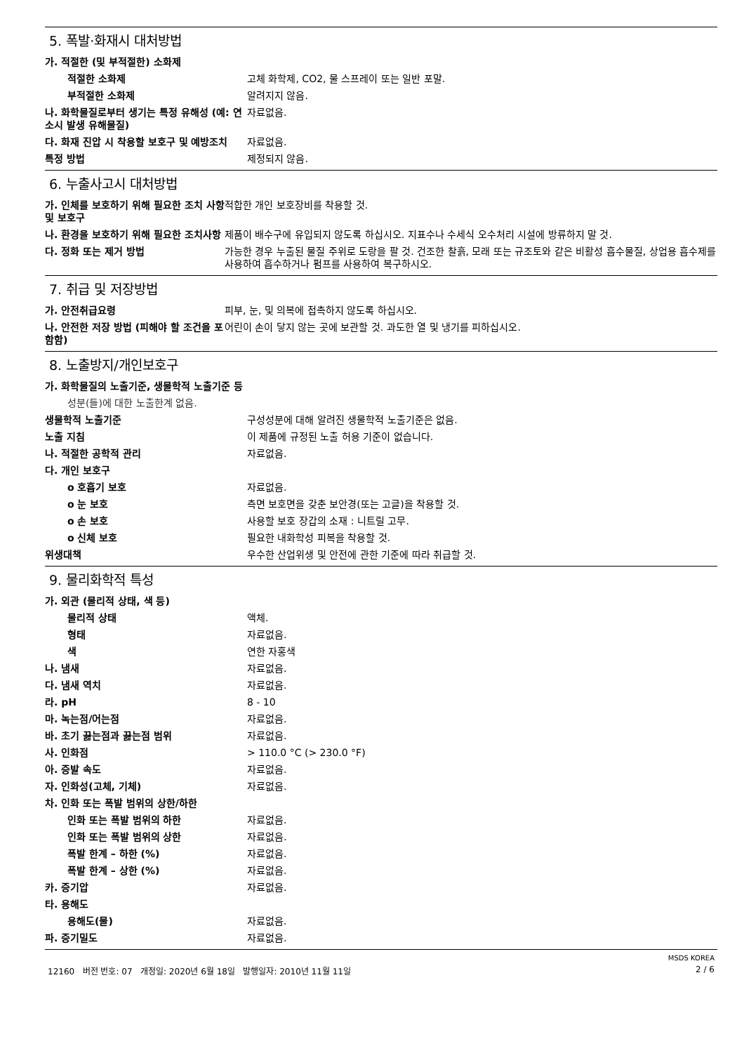5. 폭발·화재시 대처방법
| 가. 적절한 (및 부적절한) 소화제 | |
| 적절한 소화제 | 고체 화학제, CO2, 물 스프레이 또는 일반 포말. |
| 부적절한 소화제 | 알려지지 않음. |
| 나. 화학물질로부터 생기는 특정 유해성 (예: 연소시 발생 유해물질) | 자료없음. |
| 다. 화재 진압 시 착용할 보호구 및 예방조치 | 자료없음. |
| 특정 방법 | 제정되지 않음. |
6. 누출사고시 대처방법
| 가. 인체를 보호하기 위해 필요한 조치 사항 및 보호구 | 적합한 개인 보호장비를 착용할 것. |
| 나. 환경을 보호하기 위해 필요한 조치사항 | 제품이 배수구에 유입되지 않도록 하십시오. 지표수나 수세식 오수처리 시설에 방류하지 말 것. |
| 다. 정화 또는 제거 방법 | 가능한 경우 누출된 물질 주위로 도랑을 팔 것. 건조한 찰흙, 모래 또는 규조토와 같은 비활성 흡수물질, 상업용 흡수제를 사용하여 흡수하거나 펌프를 사용하여 복구하시오. |
7. 취급 및 저장방법
| 가. 안전취급요령 | 피부, 눈, 및 의복에 접촉하지 않도록 하십시오. |
| 나. 안전한 저장 방법 (피해야 할 조건을 포함함) | 어린이 손이 닿지 않는 곳에 보관할 것. 과도한 열 및 냉기를 피하십시오. |
8. 노출방지/개인보호구
| 가. 화학물질의 노출기준, 생물학적 노출기준 등 | |
| 성분(들)에 대한 노출한계 없음. | |
| 생물학적 노출기준 | 구성성분에 대해 알려진 생물학적 노출기준은 없음. |
| 노출 지침 | 이 제품에 규정된 노출 허용 기준이 없습니다. |
| 나. 적절한 공학적 관리 | 자료없음. |
| 다. 개인 보호구 | |
| o 호흡기 보호 | 자료없음. |
| o 눈 보호 | 측면 보호면을 갖춘 보안경(또는 고글)을 착용할 것. |
| o 손 보호 | 사용할 보호 장갑의 소재 : 니트릴 고무. |
| o 신체 보호 | 필요한 내화학성 피복을 착용할 것. |
| 위생대책 | 우수한 산업위생 및 안전에 관한 기준에 따라 취급할 것. |
9. 물리화학적 특성
| 가. 외관 (물리적 상태, 색 등) | |
| 물리적 상태 | 액체. |
| 형태 | 자료없음. |
| 색 | 연한 자홍색 |
| 나. 냄새 | 자료없음. |
| 다. 냄새 역치 | 자료없음. |
| 라. pH | 8 - 10 |
| 마. 녹는점/어는점 | 자료없음. |
| 바. 초기 끓는점과 끓는점 범위 | 자료없음. |
| 사. 인화점 | > 110.0 °C (> 230.0 °F) |
| 아. 증발 속도 | 자료없음. |
| 자. 인화성(고체, 기체) | 자료없음. |
| 차. 인화 또는 폭발 범위의 상한/하한 | |
| 인화 또는 폭발 범위의 하한 | 자료없음. |
| 인화 또는 폭발 범위의 상한 | 자료없음. |
| 폭발 한계 – 하한 (%) | 자료없음. |
| 폭발 한계 – 상한 (%) | 자료없음. |
| 카. 증기압 | 자료없음. |
| 타. 용해도 | |
| 용해도(물) | 자료없음. |
| 파. 증기밀도 | 자료없음. |
MSDS KOREA
12160 버전 번호: 07 개정일: 2020년 6월 18일 발행일자: 2010년 11월 11일 2 / 6